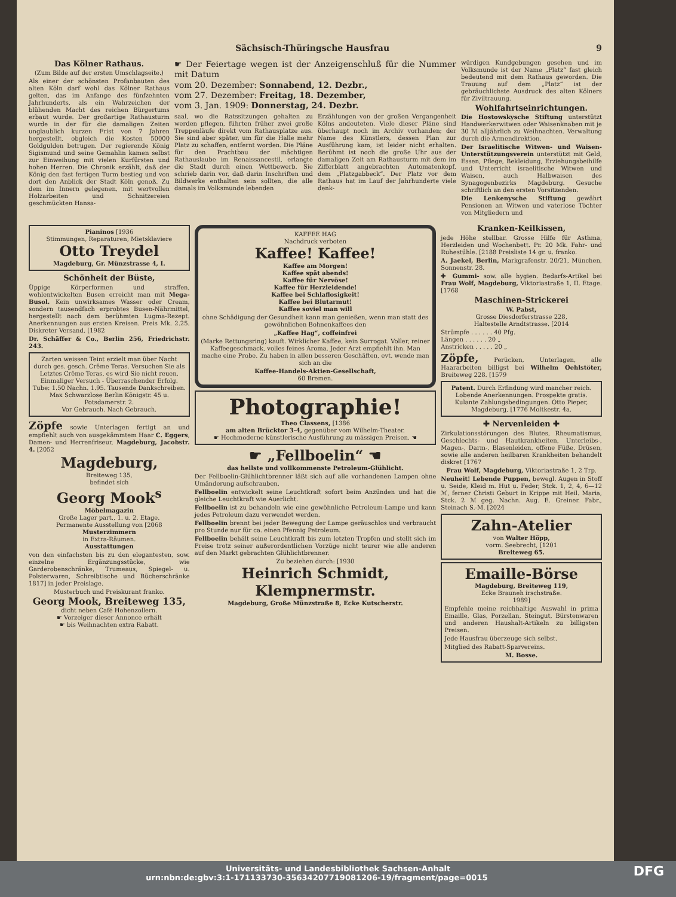Sächsisch-Thüringsche Hausfrau 9
Das Kölner Rathaus.
(Zum Bilde auf der ersten Umschlagseite.)
Als einer der schönsten Profanbauten des alten Köln darf wohl das Kölner Rathaus gelten, das im Anfange des fünfzehnten Jahrhunderts, als ein Wahrzeichen der blühenden Macht des reichen Bürgertums erbaut wurde. Der großartige Rathausturm wurde in der für die damaligen Zeiten unglaublich kurzen Frist von 7 Jahren hergestellt, obgleich die Kosten 50000 Goldgulden betrugen. Der regierende König Sigismund und seine Gemahlin kamen selbst zur Einweihung mit vielen Kurfürsten und hohen Herren. Die Chronik erzählt, daß der König den fast fertigen Turm bestieg und von dort den Anblick der Stadt Köln genoß. Zu dem im Innern gelegenen, mit wertvollen Holzarbeiten und Schnitzereien geschmückten Hansa-
☛ Der Feiertage wegen ist der Anzeigenschluß für die Nummer mit Datum
vom 20. Dezember: Sonnabend, 12. Dezbr.,
vom 27. Dezember: Freitag, 18. Dezember,
vom 3. Jan. 1909: Donnerstag, 24. Dezbr.
saal, wo die Ratssitzungen gehalten zu werden pflegen, führten früher zwei große Treppenläufe direkt vom Rathausplatze aus. Sie sind aber später, um für die Halle mehr Platz zu schaffen, entfernt worden. Die Pläne für den Prachtbau der mächtigen Rathauslaube im Renaissancestil, erlangte die Stadt durch einen Wettbewerb. Sie schrieb darin vor, daß darin Inschriften und Bildwerke enthalten sein sollten, die alle damals im Volksmunde lebenden
Erzählungen von der großen Vergangenheit Kölns andeuteten. Viele dieser Pläne sind überhaupt noch im Archiv vorhanden; der Name des Künstlers, dessen Plan zur Ausführung kam, ist leider nicht erhalten. Berühmt ist noch die große Uhr aus der damaligen Zeit am Rathausturm mit dem im Zifferblatt angebrachten Automatenkopf, dem „Platzgabbeck“. Der Platz vor dem Rathaus hat im Lauf der Jahrhunderte viele denk-
würdigen Kundgebungen gesehen und im Volksmunde ist der Name „Platz“ fast gleich bedeutend mit dem Rathaus geworden. Die Trauung auf dem „Platz“ ist der gebräuchlichste Ausdruck des alten Kölners für Ziviltrauung.
Wohlfahrtseinrichtungen.
Die Hostowskysche Stiftung unterstützt Handwerkerwitwen oder Waisenknaben mit je 30 ℳ alljährlich zu Weihnachten. Verwaltung durch die Armendirektion.
Der Israelitische Witwen- und Waisen-Unterstützungsverein unterstützt mit Geld, Essen, Pflege, Bekleidung, Erziehungsbeihilfe und Unterricht israelitische Witwen und Waisen, auch Halbwaisen des Synagogenbezirks Magdeburg. Gesuche schriftlich an den ersten Vorsitzenden.
Die Lenkenysche Stiftung gewährt Pensionen an Witwen und vaterlose Töchter von Mitgliedern und
Pianinos [1936
Stimmungen, Reparaturen, Mietsklaviere
Otto Treydel
Magdeburg, Gr. Münzstrasse 4, I.
Schönheit der Büste,
Üppige Körperformen und straffen, wohlentwickelten Busen erreicht man mit Mega-Busol. Kein unwirksames Wasser oder Cream, sondern tausendfach erprobtes Busen-Nährmittel, hergestellt nach dem berühmten Lugma-Rezept. Anerkennungen aus ersten Kreisen. Preis Mk. 2.25. Diskreter Versand. [1982
Dr. Schäffer & Co., Berlin 256, Friedrichstr. 243.
Zarten weissen Teint erzielt man über Nacht durch ges. gesch. Crême Teras. Versuchen Sie als Letztes Crême Teras, es wird Sie nicht reuen. Einmaliger Versuch - Überraschender Erfolg. Tube: 1.50 Nachn. 1.95. Tausende Dankschreiben. Max Schwarzlose Berlin Königstr. 45 u. Potsdamerstr. 2.
Vor Gebrauch. Nach Gebrauch.
Zöpfe sowie Unterlagen fertigt an und empfiehlt auch von ausgekämmtem Haar C. Eggers, Damen- und Herrenfriseur, Magdeburg, Jacobstr. 4. [2052
Magdeburg,
Breiteweg 135,
befindet sich
Georg Mook<sup>s</sup>
Möbelmagazin
Große Lager part., 1. u. 2. Etage.
Permanente Ausstellung von [2068
Musterzimmern
in Extra-Räumen.
Ausstattungen
von den einfachsten bis zu den elegantesten, sow. einzelne Ergänzungsstücke, wie Garderobenschränke, Trumeaus, Spiegel- u. Polsterwaren, Schreibtische und Bücherschränke 1817] in jeder Preislage.
Musterbuch und Preiskurant franko.
Georg Mook, Breiteweg 135,
dicht neben Café Hohenzollern.
☛ Vorzeiger dieser Annonce erhält
☛ bis Weihnachten extra Rabatt.
KAFFEE HAG
Nachdruck verboten
Kaffee! Kaffee!
Kaffee am Morgen!
Kaffee spät abends!
Kaffee für Nervöse!
Kaffee für Herzleidende!
Kaffee bei Schlaflosigkeit!
Kaffee bei Blutarmut!
Kaffee soviel man will
ohne Schädigung der Gesundheit kann man genießen, wenn man statt des gewöhnlichen Bohnenkaffees den
„Kaffee Hag“, coffeinfrei
(Marke Rettungsring) kauft. Wirklicher Kaffee, kein Surrogat. Voller, reiner Kaffeegeschmack, volles feines Aroma. Jeder Arzt empfiehlt ihn. Man mache eine Probe. Zu haben in allen besseren Geschäften, evt. wende man sich an die
Kaffee-Handels-Aktien-Gesellschaft,
60 Bremen.
Photographie!
Theo Classens, [1386
am alten Brücktor 3-4, gegenüber vom Wilhelm-Theater.
☛ Hochmoderne künstlerische Ausführung zu mässigen Preisen. ☚
☛ „Fellboelin“ ☚
das hellste und vollkommenste Petroleum-Glühlicht.
Der Fellboelin-Glühlichtbrenner läßt sich auf alle vorhandenen Lampen ohne Umänderung aufschrauben.
Fellboelin entwickelt seine Leuchtkraft sofort beim Anzünden und hat die gleiche Leuchtkraft wie Auerlicht.
Fellboelin ist zu behandeln wie eine gewöhnliche Petroleum-Lampe und kann jedes Petroleum dazu verwendet werden.
Fellboelin brennt bei jeder Bewegung der Lampe geräuschlos und verbraucht pro Stunde nur für ca. einen Pfennig Petroleum.
Fellboelin behält seine Leuchtkraft bis zum letzten Tropfen und stellt sich im Preise trotz seiner außerordentlichen Vorzüge nicht teurer wie alle anderen auf den Markt gebrachten Glühlichtbrenner.
Zu beziehen durch: [1930
Heinrich Schmidt, Klempnermstr.
Magdeburg, Große Münzstraße 8, Ecke Kutscherstr.
Kranken-Keilkissen,
jede Höhe stellbar. Grosse Hilfe für Asthma, Herzleiden und Wochenbett. Pr. 20 Mk. Fahr- und Ruhestühle. [2188 Preisliste 14 gr. u. franko.
A. Jaekel, Berlin, Markgrafenstr. 20/21, München, Sonnenstr. 28.
✚ Gummi- sow. alle hygien. Bedarfs-Artikel bei Frau Wolf, Magdeburg, Viktoriastraße 1, II. Etage. [1768
Maschinen-Strickerei
W. Pabst,
Grosse Diesdorferstrasse 228,
Haltestelle Arndtstrasse. [2014
Strümpfe . . . . . . 40 Pfg.
Längen . . . . . . 20 „
Anstricken . . . . . 20 „
Zöpfe, Perücken, Unterlagen, alle Haararbeiten billigst bei Wilhelm Oehlstöter, Breiteweg 228. [1579
Patent. Durch Erfindung wird mancher reich. Lobende Anerkennungen. Prospekte gratis. Kulante Zahlungsbedingungen. Otto Pieper, Magdeburg, [1776 Moltkestr. 4a.
✚ Nervenleiden ✚
Zirkulationsstörungen des Blutes, Rheumatismus, Geschlechts- und Hautkrankheiten, Unterleibs-, Magen-, Darm-, Blasenleiden, offene Füße, Drüsen, sowie alle anderen heilbaren Krankheiten behandelt diskret [1767
Frau Wolf, Magdeburg, Viktoriastraße 1, 2 Trp.
Neuheit! Lebende Puppen, bewegl. Augen in Stoff u. Seide, Kleid m. Hut u. Feder, Stck. 1, 2, 4, 6—12 ℳ, ferner Christi Geburt in Krippe mit Heil. Maria, Stck. 2 ℳ geg. Nachn. Aug. E. Greiner. Fabr., Steinach S.-M. [2024
Zahn-Atelier
von Walter Höpp,
vorm. Seebrecht, [1201
Breiteweg 65.
Emaille-Börse
Magdeburg, Breiteweg 119,
Ecke Brauneh irschstraße.
1989]
Empfehle meine reichhaltige Auswahl in prima Emaille, Glas, Porzellan, Steingut, Bürstenwaren und anderen Haushalt-Artikeln zu billigsten Preisen.
Jede Hausfrau überzeuge sich selbst.
Mitglied des Rabatt-Sparvereins.
M. Bosse.
Universitäts- und Landesbibliothek Sachsen-Anhalt
urn:nbn:de:gbv:3:1-171133730-35634207719081206-19/fragment/page=0015 DFG